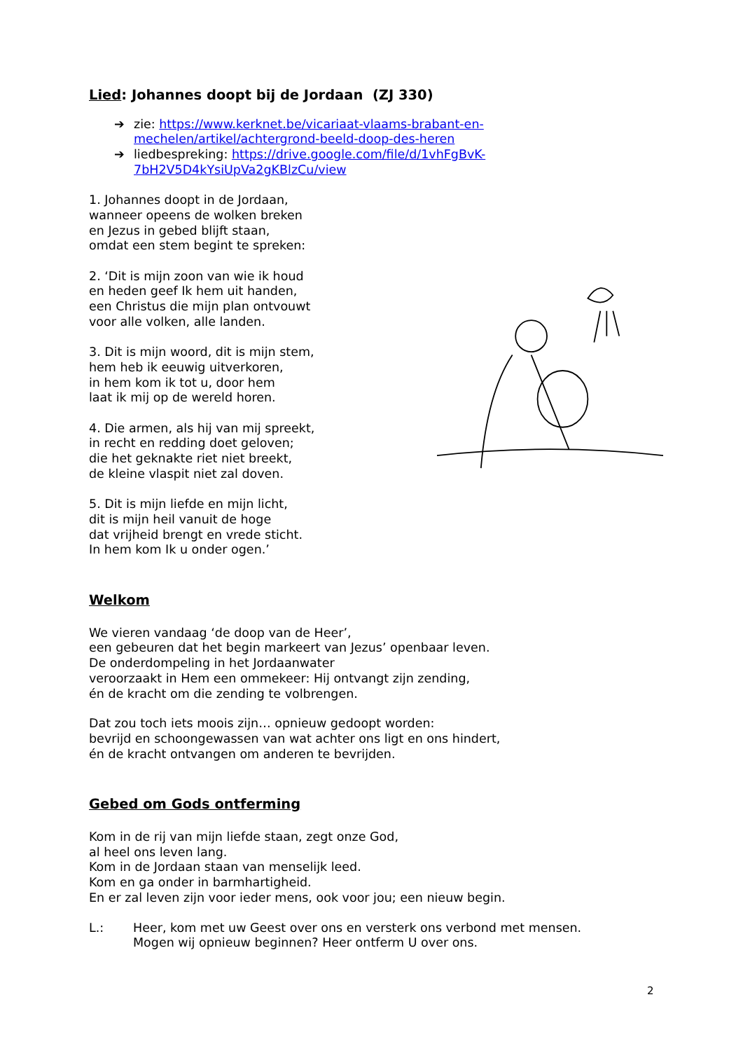Lied: Johannes doopt bij de Jordaan (ZJ 330)
➔ zie: https://www.kerknet.be/vicariaat-vlaams-brabant-en-mechelen/artikel/achtergrond-beeld-doop-des-heren
➔ liedbespreking: https://drive.google.com/file/d/1vhFgBvK-7bH2V5D4kYsiUpVa2gKBlzCu/view
1. Johannes doopt in de Jordaan,
wanneer opeens de wolken breken
en Jezus in gebed blijft staan,
omdat een stem begint te spreken:
2. ‘Dit is mijn zoon van wie ik houd
en heden geef Ik hem uit handen,
een Christus die mijn plan ontvouwt
voor alle volken, alle landen.
3. Dit is mijn woord, dit is mijn stem,
hem heb ik eeuwig uitverkoren,
in hem kom ik tot u, door hem
laat ik mij op de wereld horen.
4. Die armen, als hij van mij spreekt,
in recht en redding doet geloven;
die het geknakte riet niet breekt,
de kleine vlaspit niet zal doven.
5. Dit is mijn liefde en mijn licht,
dit is mijn heil vanuit de hoge
dat vrijheid brengt en vrede sticht.
In hem kom Ik u onder ogen.’
Welkom
We vieren vandaag ‘de doop van de Heer’,
een gebeuren dat het begin markeert van Jezus’ openbaar leven.
De onderdompeling in het Jordaanwater
veroorzaakt in Hem een ommekeer: Hij ontvangt zijn zending,
én de kracht om die zending te volbrengen.
Dat zou toch iets moois zijn… opnieuw gedoopt worden:
bevrijd en schoongewassen van wat achter ons ligt en ons hindert,
én de kracht ontvangen om anderen te bevrijden.
Gebed om Gods ontferming
Kom in de rij van mijn liefde staan, zegt onze God,
al heel ons leven lang.
Kom in de Jordaan staan van menselijk leed.
Kom en ga onder in barmhartigheid.
En er zal leven zijn voor ieder mens, ook voor jou; een nieuw begin.
L.: Heer, kom met uw Geest over ons en versterk ons verbond met mensen.
Mogen wij opnieuw beginnen? Heer ontferm U over ons.
2